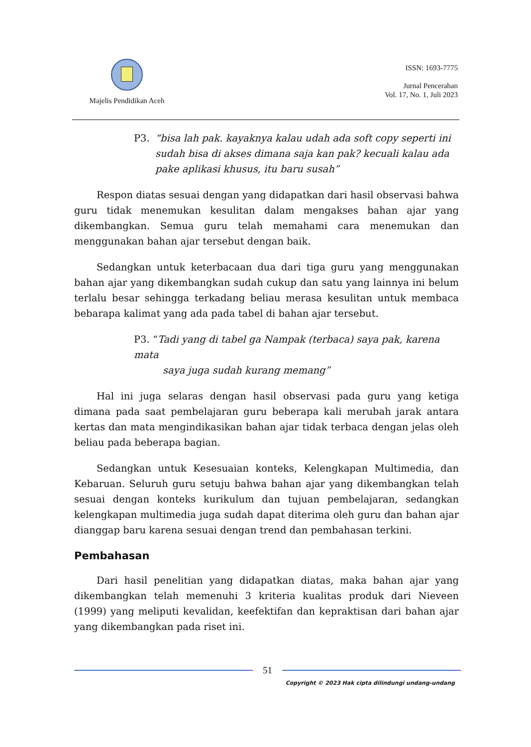Majelis Pendidikan Aceh
ISSN: 1693-7775
Jurnal Pencerahan
Vol. 17, No. 1, Juli 2023
P3.
“bisa lah pak. kayaknya kalau udah ada soft copy seperti ini sudah bisa di akses dimana saja kan pak? kecuali kalau ada pake aplikasi khusus, itu baru susah”
Respon diatas sesuai dengan yang didapatkan dari hasil observasi bahwa guru tidak menemukan kesulitan dalam mengakses bahan ajar yang dikembangkan. Semua guru telah memahami cara menemukan dan menggunakan bahan ajar tersebut dengan baik.
Sedangkan untuk keterbacaan dua dari tiga guru yang menggunakan bahan ajar yang dikembangkan sudah cukup dan satu yang lainnya ini belum terlalu besar sehingga terkadang beliau merasa kesulitan untuk membaca bebarapa kalimat yang ada pada tabel di bahan ajar tersebut.
P3. “Tadi yang di tabel ga Nampak (terbaca) saya pak, karena mata
saya juga sudah kurang memang”
Hal ini juga selaras dengan hasil observasi pada guru yang ketiga dimana pada saat pembelajaran guru beberapa kali merubah jarak antara kertas dan mata mengindikasikan bahan ajar tidak terbaca dengan jelas oleh beliau pada beberapa bagian.
Sedangkan untuk Kesesuaian konteks, Kelengkapan Multimedia, dan Kebaruan. Seluruh guru setuju bahwa bahan ajar yang dikembangkan telah sesuai dengan konteks kurikulum dan tujuan pembelajaran, sedangkan kelengkapan multimedia juga sudah dapat diterima oleh guru dan bahan ajar dianggap baru karena sesuai dengan trend dan pembahasan terkini.
Pembahasan
Dari hasil penelitian yang didapatkan diatas, maka bahan ajar yang dikembangkan telah memenuhi 3 kriteria kualitas produk dari Nieveen (1999) yang meliputi kevalidan, keefektifan dan kepraktisan dari bahan ajar yang dikembangkan pada riset ini.
51
Copyright © 2023 Hak cipta dilindungi undang-undang